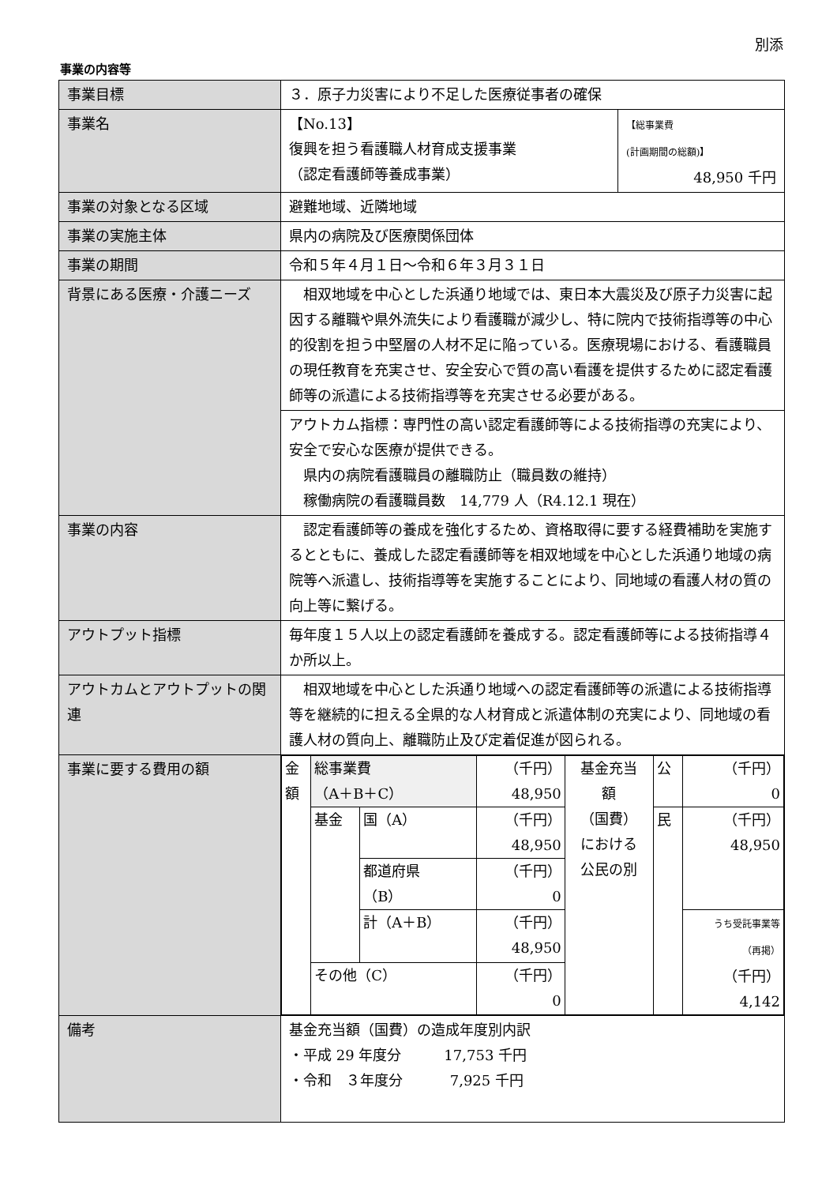別添
事業の内容等
| 事業目標 | ３．原子力災害により不足した医療従事者の確保 | |
| 事業名 | 【No.13】 復興を担う看護職人材育成支援事業 （認定看護師等養成事業） | 【総事業費 (計画期間の総額)】 48,950 千円 |
| 事業の対象となる区域 | 避難地域、近隣地域 | |
| 事業の実施主体 | 県内の病院及び医療関係団体 | |
| 事業の期間 | 令和５年４月１日～令和６年３月３１日 | |
| 背景にある医療・介護ニーズ | 相双地域を中心とした浜通り地域では、東日本大震災及び原子力災害に起因する離職や県外流失により看護職が減少し、特に院内で技術指導等の中心的役割を担う中堅層の人材不足に陥っている。医療現場における、看護職員の現任教育を充実させ、安全安心で質の高い看護を提供するために認定看護師等の派遣による技術指導等を充実させる必要がある。 | |
| | アウトカム指標：専門性の高い認定看護師等による技術指導の充実により、安全で安心な医療が提供できる。 県内の病院看護職員の離職防止（職員数の維持） 稼働病院の看護職員数 14,779 人（R4.12.1 現在） | |
| 事業の内容 | 認定看護師等の養成を強化するため、資格取得に要する経費補助を実施するとともに、養成した認定看護師等を相双地域を中心とした浜通り地域の病院等へ派遣し、技術指導等を実施することにより、同地域の看護人材の質の向上等に繋げる。 | |
| アウトプット指標 | 毎年度１５人以上の認定看護師を養成する。認定看護師等による技術指導４か所以上。 | |
| アウトカムとアウトプットの関連 | 相双地域を中心とした浜通り地域への認定看護師等の派遣による技術指導等を継続的に担える全県的な人材育成と派遣体制の充実により、同地域の看護人材の質向上、離職防止及び定着促進が図られる。 | |
| 事業に要する費用の額 | / 金 額 / 総事業費 （A＋B＋C） / / （千円） 48,950 / 基金充当 額 （国費） における 公民の別 / 公 / （千円） 0 / / / 基金 / 国（A） / （千円） 48,950 / / 民 / （千円） 48,950 / / / / 都道府県 （B） / （千円） 0 / / / / / / / 計（A＋B） / （千円） 48,950 / / / うち受託事業等 （再掲） （千円） 4,142 / / / その他（C） / / （千円） 0 / / / / | |
| 備考 | 基金充当額（国費）の造成年度別内訳 ・平成 29 年度分 17,753 千円 ・令和 ３年度分 7,925 千円 | |